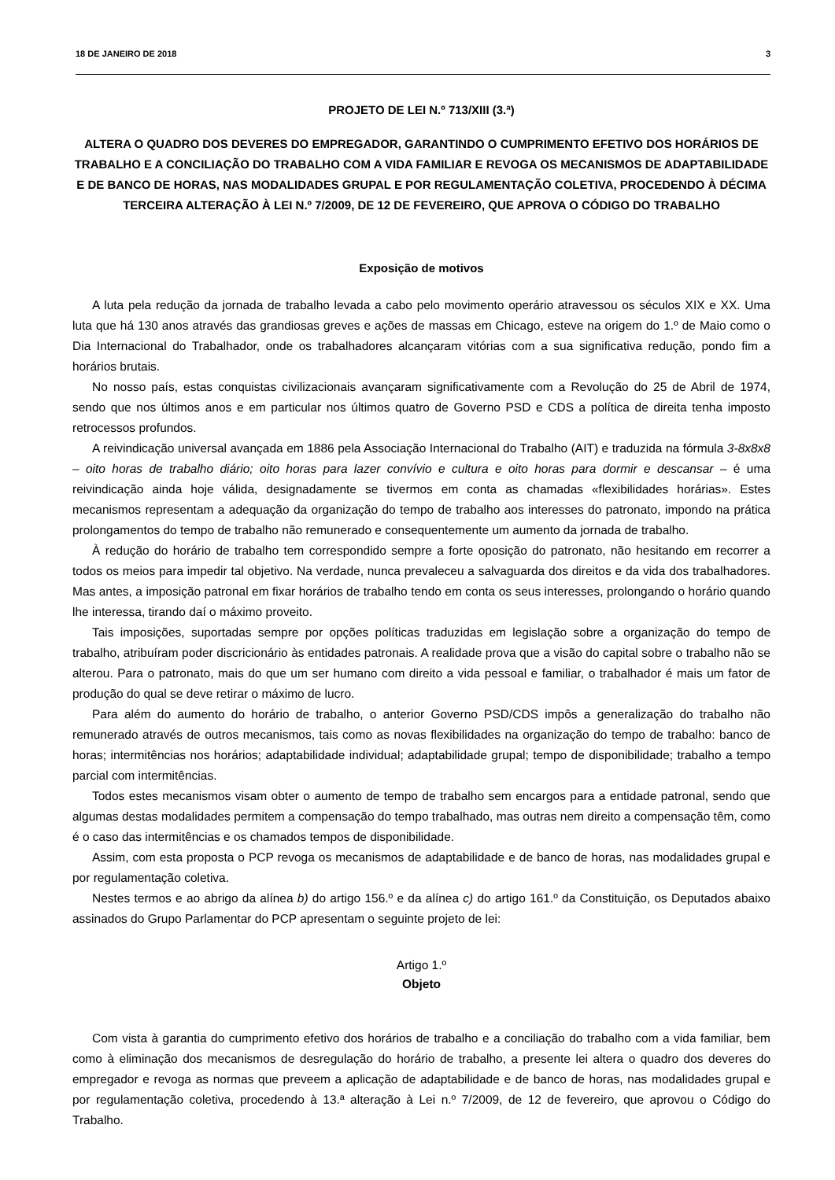18 DE JANEIRO DE 2018 3
PROJETO DE LEI N.º 713/XIII (3.ª)
ALTERA O QUADRO DOS DEVERES DO EMPREGADOR, GARANTINDO O CUMPRIMENTO EFETIVO DOS HORÁRIOS DE TRABALHO E A CONCILIAÇÃO DO TRABALHO COM A VIDA FAMILIAR E REVOGA OS MECANISMOS DE ADAPTABILIDADE E DE BANCO DE HORAS, NAS MODALIDADES GRUPAL E POR REGULAMENTAÇÃO COLETIVA, PROCEDENDO À DÉCIMA TERCEIRA ALTERAÇÃO À LEI N.º 7/2009, DE 12 DE FEVEREIRO, QUE APROVA O CÓDIGO DO TRABALHO
Exposição de motivos
A luta pela redução da jornada de trabalho levada a cabo pelo movimento operário atravessou os séculos XIX e XX. Uma luta que há 130 anos através das grandiosas greves e ações de massas em Chicago, esteve na origem do 1.º de Maio como o Dia Internacional do Trabalhador, onde os trabalhadores alcançaram vitórias com a sua significativa redução, pondo fim a horários brutais.
No nosso país, estas conquistas civilizacionais avançaram significativamente com a Revolução do 25 de Abril de 1974, sendo que nos últimos anos e em particular nos últimos quatro de Governo PSD e CDS a política de direita tenha imposto retrocessos profundos.
A reivindicação universal avançada em 1886 pela Associação Internacional do Trabalho (AIT) e traduzida na fórmula 3-8x8x8 – oito horas de trabalho diário; oito horas para lazer convívio e cultura e oito horas para dormir e descansar – é uma reivindicação ainda hoje válida, designadamente se tivermos em conta as chamadas «flexibilidades horárias». Estes mecanismos representam a adequação da organização do tempo de trabalho aos interesses do patronato, impondo na prática prolongamentos do tempo de trabalho não remunerado e consequentemente um aumento da jornada de trabalho.
À redução do horário de trabalho tem correspondido sempre a forte oposição do patronato, não hesitando em recorrer a todos os meios para impedir tal objetivo. Na verdade, nunca prevaleceu a salvaguarda dos direitos e da vida dos trabalhadores. Mas antes, a imposição patronal em fixar horários de trabalho tendo em conta os seus interesses, prolongando o horário quando lhe interessa, tirando daí o máximo proveito.
Tais imposições, suportadas sempre por opções políticas traduzidas em legislação sobre a organização do tempo de trabalho, atribuíram poder discricionário às entidades patronais. A realidade prova que a visão do capital sobre o trabalho não se alterou. Para o patronato, mais do que um ser humano com direito a vida pessoal e familiar, o trabalhador é mais um fator de produção do qual se deve retirar o máximo de lucro.
Para além do aumento do horário de trabalho, o anterior Governo PSD/CDS impôs a generalização do trabalho não remunerado através de outros mecanismos, tais como as novas flexibilidades na organização do tempo de trabalho: banco de horas; intermitências nos horários; adaptabilidade individual; adaptabilidade grupal; tempo de disponibilidade; trabalho a tempo parcial com intermitências.
Todos estes mecanismos visam obter o aumento de tempo de trabalho sem encargos para a entidade patronal, sendo que algumas destas modalidades permitem a compensação do tempo trabalhado, mas outras nem direito a compensação têm, como é o caso das intermitências e os chamados tempos de disponibilidade.
Assim, com esta proposta o PCP revoga os mecanismos de adaptabilidade e de banco de horas, nas modalidades grupal e por regulamentação coletiva.
Nestes termos e ao abrigo da alínea b) do artigo 156.º e da alínea c) do artigo 161.º da Constituição, os Deputados abaixo assinados do Grupo Parlamentar do PCP apresentam o seguinte projeto de lei:
Artigo 1.º
Objeto
Com vista à garantia do cumprimento efetivo dos horários de trabalho e a conciliação do trabalho com a vida familiar, bem como à eliminação dos mecanismos de desregulação do horário de trabalho, a presente lei altera o quadro dos deveres do empregador e revoga as normas que preveem a aplicação de adaptabilidade e de banco de horas, nas modalidades grupal e por regulamentação coletiva, procedendo à 13.ª alteração à Lei n.º 7/2009, de 12 de fevereiro, que aprovou o Código do Trabalho.